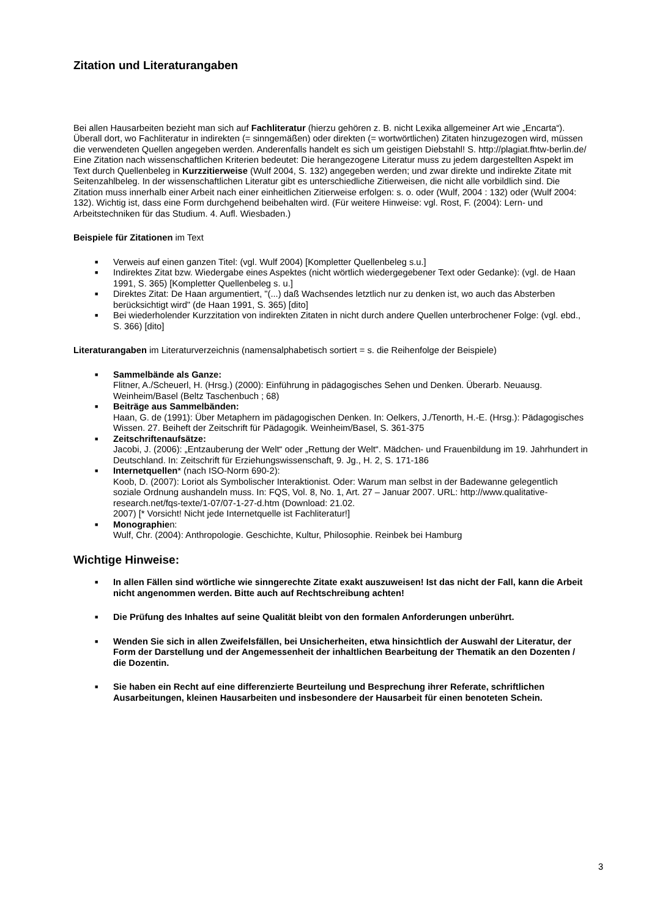Zitation und Literaturangaben
Bei allen Hausarbeiten bezieht man sich auf Fachliteratur (hierzu gehören z. B. nicht Lexika allgemeiner Art wie „Encarta“). Überall dort, wo Fachliteratur in indirekten (= sinngemäßen) oder direkten (= wortwörtlichen) Zitaten hinzugezogen wird, müssen die verwendeten Quellen angegeben werden. Anderenfalls handelt es sich um geistigen Diebstahl! S. http://plagiat.fhtw-berlin.de/ Eine Zitation nach wissenschaftlichen Kriterien bedeutet: Die herangezogene Literatur muss zu jedem dargestellten Aspekt im Text durch Quellenbeleg in Kurzzitierweise (Wulf 2004, S. 132) angegeben werden; und zwar direkte und indirekte Zitate mit Seitenzahlbeleg. In der wissenschaftlichen Literatur gibt es unterschiedliche Zitierweisen, die nicht alle vorbildlich sind. Die Zitation muss innerhalb einer Arbeit nach einer einheitlichen Zitierweise erfolgen: s. o. oder (Wulf, 2004 : 132) oder (Wulf 2004: 132). Wichtig ist, dass eine Form durchgehend beibehalten wird. (Für weitere Hinweise: vgl. Rost, F. (2004): Lern- und Arbeitstechniken für das Studium. 4. Aufl. Wiesbaden.)
Beispiele für Zitationen im Text
■ Verweis auf einen ganzen Titel: (vgl. Wulf 2004) [Kompletter Quellenbeleg s.u.]
■ Indirektes Zitat bzw. Wiedergabe eines Aspektes (nicht wörtlich wiedergegebener Text oder Gedanke): (vgl. de Haan 1991, S. 365) [Kompletter Quellenbeleg s. u.]
■ Direktes Zitat: De Haan argumentiert, "(...) daß Wachsendes letztlich nur zu denken ist, wo auch das Absterben berücksichtigt wird" (de Haan 1991, S. 365) [dito]
■ Bei wiederholender Kurzzitation von indirekten Zitaten in nicht durch andere Quellen unterbrochener Folge: (vgl. ebd., S. 366) [dito]
Literaturangaben im Literaturverzeichnis (namensalphabetisch sortiert = s. die Reihenfolge der Beispiele)
■ Sammelbände als Ganze:
Flitner, A./Scheuerl, H. (Hrsg.) (2000): Einführung in pädagogisches Sehen und Denken. Überarb. Neuausg. Weinheim/Basel (Beltz Taschenbuch ; 68)
■ Beiträge aus Sammelbänden:
Haan, G. de (1991): Über Metaphern im pädagogischen Denken. In: Oelkers, J./Tenorth, H.-E. (Hrsg.): Pädagogisches Wissen. 27. Beiheft der Zeitschrift für Pädagogik. Weinheim/Basel, S. 361-375
■ Zeitschriftenaufsätze:
Jacobi, J. (2006): „Entzauberung der Welt“ oder „Rettung der Welt“. Mädchen- und Frauenbildung im 19. Jahrhundert in Deutschland. In: Zeitschrift für Erziehungswissenschaft, 9. Jg., H. 2, S. 171-186
■ Internetquellen* (nach ISO-Norm 690-2):
Koob, D. (2007): Loriot als Symbolischer Interaktionist. Oder: Warum man selbst in der Badewanne gelegentlich soziale Ordnung aushandeln muss. In: FQS, Vol. 8, No. 1, Art. 27 – Januar 2007. URL: http://www.qualitative-research.net/fqs-texte/1-07/07-1-27-d.htm (Download: 21.02.
2007) [* Vorsicht! Nicht jede Internetquelle ist Fachliteratur!]
■ Monographien:
Wulf, Chr. (2004): Anthropologie. Geschichte, Kultur, Philosophie. Reinbek bei Hamburg
Wichtige Hinweise:
■ In allen Fällen sind wörtliche wie sinngerechte Zitate exakt auszuweisen! Ist das nicht der Fall, kann die Arbeit nicht angenommen werden. Bitte auch auf Rechtschreibung achten!
■ Die Prüfung des Inhaltes auf seine Qualität bleibt von den formalen Anforderungen unberührt.
■ Wenden Sie sich in allen Zweifelsfällen, bei Unsicherheiten, etwa hinsichtlich der Auswahl der Literatur, der Form der Darstellung und der Angemessenheit der inhaltlichen Bearbeitung der Thematik an den Dozenten / die Dozentin.
■ Sie haben ein Recht auf eine differenzierte Beurteilung und Besprechung ihrer Referate, schriftlichen Ausarbeitungen, kleinen Hausarbeiten und insbesondere der Hausarbeit für einen benoteten Schein.
3